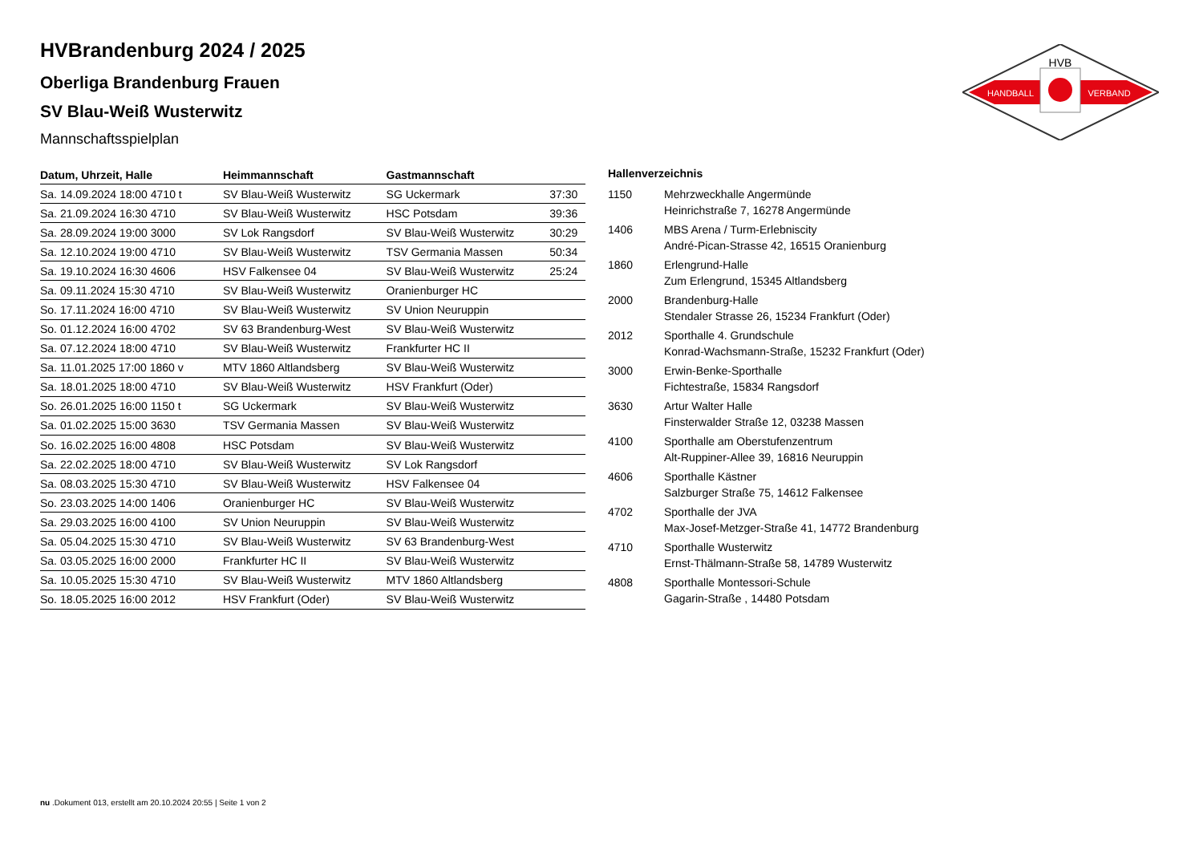HVB
HANDBALL
VERBAND
HVBrandenburg 2024 / 2025
Oberliga Brandenburg Frauen
SV Blau-Weiß Wusterwitz
Mannschaftsspielplan
| Datum, Uhrzeit, Halle | Heimmannschaft | Gastmannschaft | |
| --- | --- | --- | --- |
| Sa. 14.09.2024 18:00 4710 t | SV Blau-Weiß Wusterwitz | SG Uckermark | 37:30 |
| Sa. 21.09.2024 16:30 4710 | SV Blau-Weiß Wusterwitz | HSC Potsdam | 39:36 |
| Sa. 28.09.2024 19:00 3000 | SV Lok Rangsdorf | SV Blau-Weiß Wusterwitz | 30:29 |
| Sa. 12.10.2024 19:00 4710 | SV Blau-Weiß Wusterwitz | TSV Germania Massen | 50:34 |
| Sa. 19.10.2024 16:30 4606 | HSV Falkensee 04 | SV Blau-Weiß Wusterwitz | 25:24 |
| Sa. 09.11.2024 15:30 4710 | SV Blau-Weiß Wusterwitz | Oranienburger HC | |
| So. 17.11.2024 16:00 4710 | SV Blau-Weiß Wusterwitz | SV Union Neuruppin | |
| So. 01.12.2024 16:00 4702 | SV 63 Brandenburg-West | SV Blau-Weiß Wusterwitz | |
| Sa. 07.12.2024 18:00 4710 | SV Blau-Weiß Wusterwitz | Frankfurter HC II | |
| Sa. 11.01.2025 17:00 1860 v | MTV 1860 Altlandsberg | SV Blau-Weiß Wusterwitz | |
| Sa. 18.01.2025 18:00 4710 | SV Blau-Weiß Wusterwitz | HSV Frankfurt (Oder) | |
| So. 26.01.2025 16:00 1150 t | SG Uckermark | SV Blau-Weiß Wusterwitz | |
| Sa. 01.02.2025 15:00 3630 | TSV Germania Massen | SV Blau-Weiß Wusterwitz | |
| So. 16.02.2025 16:00 4808 | HSC Potsdam | SV Blau-Weiß Wusterwitz | |
| Sa. 22.02.2025 18:00 4710 | SV Blau-Weiß Wusterwitz | SV Lok Rangsdorf | |
| Sa. 08.03.2025 15:30 4710 | SV Blau-Weiß Wusterwitz | HSV Falkensee 04 | |
| So. 23.03.2025 14:00 1406 | Oranienburger HC | SV Blau-Weiß Wusterwitz | |
| Sa. 29.03.2025 16:00 4100 | SV Union Neuruppin | SV Blau-Weiß Wusterwitz | |
| Sa. 05.04.2025 15:30 4710 | SV Blau-Weiß Wusterwitz | SV 63 Brandenburg-West | |
| Sa. 03.05.2025 16:00 2000 | Frankfurter HC II | SV Blau-Weiß Wusterwitz | |
| Sa. 10.05.2025 15:30 4710 | SV Blau-Weiß Wusterwitz | MTV 1860 Altlandsberg | |
| So. 18.05.2025 16:00 2012 | HSV Frankfurt (Oder) | SV Blau-Weiß Wusterwitz | |
| Hallenverzeichnis | |
| --- | --- |
| 1150 | Mehrzweckhalle Angermünde Heinrichstraße 7, 16278 Angermünde |
| 1406 | MBS Arena / Turm-Erlebniscity André-Pican-Strasse 42, 16515 Oranienburg |
| 1860 | Erlengrund-Halle Zum Erlengrund, 15345 Altlandsberg |
| 2000 | Brandenburg-Halle Stendaler Strasse 26, 15234 Frankfurt (Oder) |
| 2012 | Sporthalle 4. Grundschule Konrad-Wachsmann-Straße, 15232 Frankfurt (Oder) |
| 3000 | Erwin-Benke-Sporthalle Fichtestraße, 15834 Rangsdorf |
| 3630 | Artur Walter Halle Finsterwalder Straße 12, 03238 Massen |
| 4100 | Sporthalle am Oberstufenzentrum Alt-Ruppiner-Allee 39, 16816 Neuruppin |
| 4606 | Sporthalle Kästner Salzburger Straße 75, 14612 Falkensee |
| 4702 | Sporthalle der JVA Max-Josef-Metzger-Straße 41, 14772 Brandenburg |
| 4710 | Sporthalle Wusterwitz Ernst-Thälmann-Straße 58, 14789 Wusterwitz |
| 4808 | Sporthalle Montessori-Schule Gagarin-Straße , 14480 Potsdam |
nu .Dokument 013, erstellt am 20.10.2024 20:55 | Seite 1 von 2